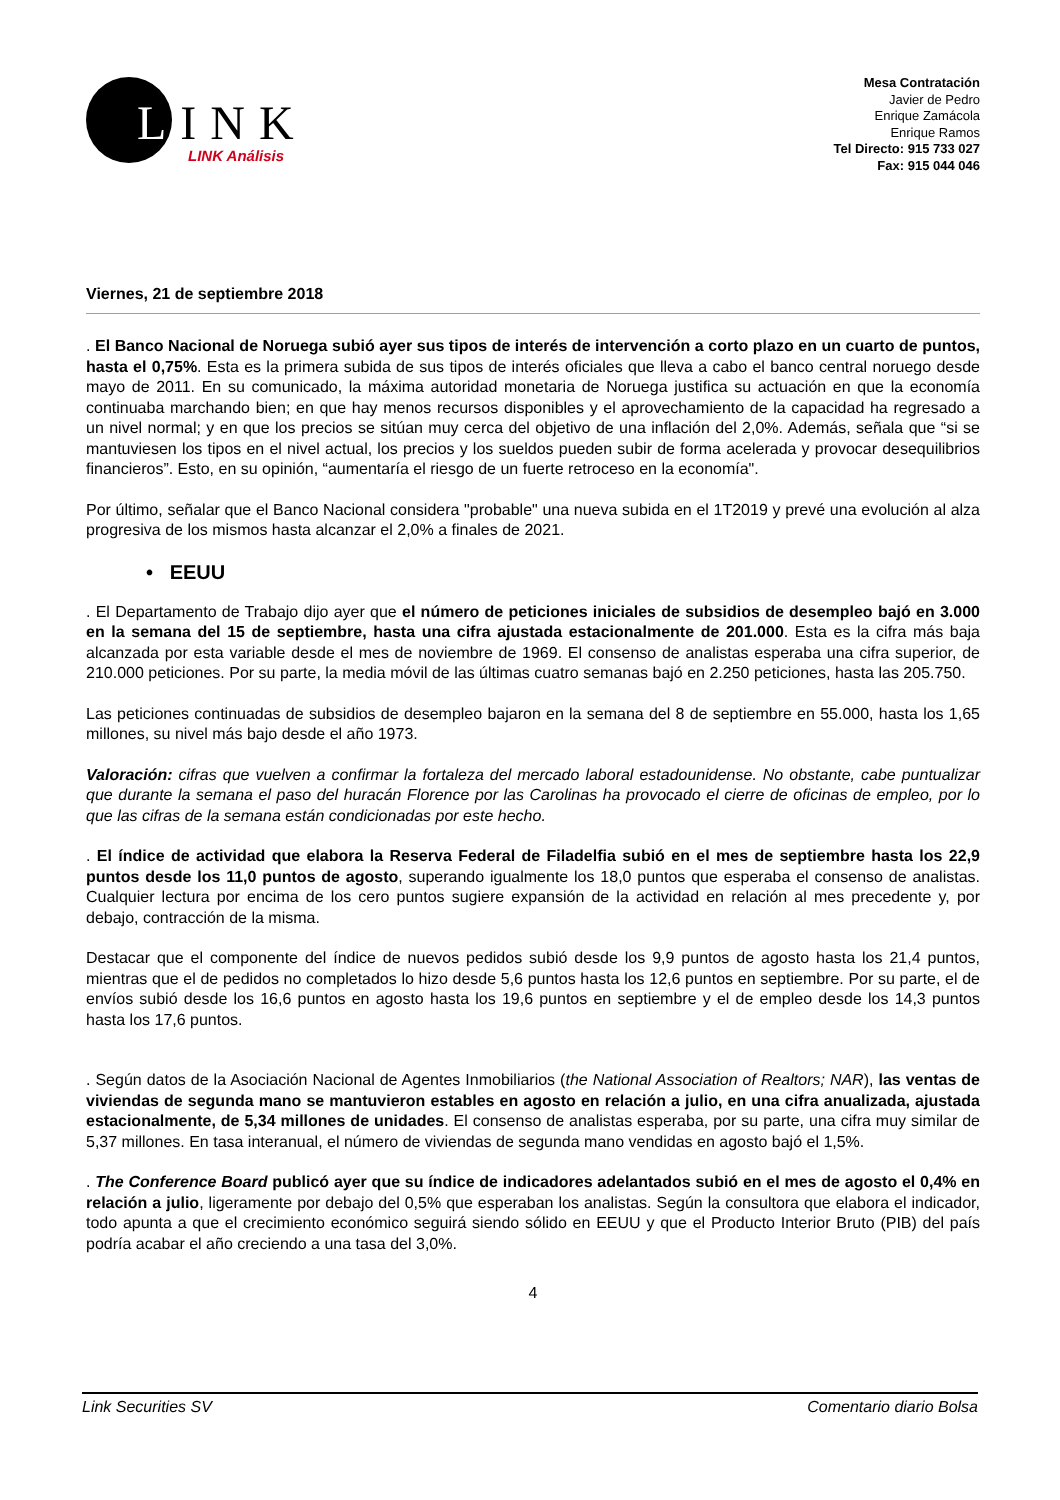LINK
LINK Análisis
Mesa Contratación
Javier de Pedro
Enrique Zamácola
Enrique Ramos
Tel Directo: 915 733 027
Fax: 915 044 046
Viernes, 21 de septiembre 2018
. El Banco Nacional de Noruega subió ayer sus tipos de interés de intervención a corto plazo en un cuarto de puntos, hasta el 0,75%. Esta es la primera subida de sus tipos de interés oficiales que lleva a cabo el banco central noruego desde mayo de 2011. En su comunicado, la máxima autoridad monetaria de Noruega justifica su actuación en que la economía continuaba marchando bien; en que hay menos recursos disponibles y el aprovechamiento de la capacidad ha regresado a un nivel normal; y en que los precios se sitúan muy cerca del objetivo de una inflación del 2,0%. Además, señala que “si se mantuviesen los tipos en el nivel actual, los precios y los sueldos pueden subir de forma acelerada y provocar desequilibrios financieros”. Esto, en su opinión, “aumentaría el riesgo de un fuerte retroceso en la economía".
Por último, señalar que el Banco Nacional considera "probable" una nueva subida en el 1T2019 y prevé una evolución al alza progresiva de los mismos hasta alcanzar el 2,0% a finales de 2021.
• EEUU
. El Departamento de Trabajo dijo ayer que el número de peticiones iniciales de subsidios de desempleo bajó en 3.000 en la semana del 15 de septiembre, hasta una cifra ajustada estacionalmente de 201.000. Esta es la cifra más baja alcanzada por esta variable desde el mes de noviembre de 1969. El consenso de analistas esperaba una cifra superior, de 210.000 peticiones. Por su parte, la media móvil de las últimas cuatro semanas bajó en 2.250 peticiones, hasta las 205.750.
Las peticiones continuadas de subsidios de desempleo bajaron en la semana del 8 de septiembre en 55.000, hasta los 1,65 millones, su nivel más bajo desde el año 1973.
Valoración: cifras que vuelven a confirmar la fortaleza del mercado laboral estadounidense. No obstante, cabe puntualizar que durante la semana el paso del huracán Florence por las Carolinas ha provocado el cierre de oficinas de empleo, por lo que las cifras de la semana están condicionadas por este hecho.
. El índice de actividad que elabora la Reserva Federal de Filadelfia subió en el mes de septiembre hasta los 22,9 puntos desde los 11,0 puntos de agosto, superando igualmente los 18,0 puntos que esperaba el consenso de analistas. Cualquier lectura por encima de los cero puntos sugiere expansión de la actividad en relación al mes precedente y, por debajo, contracción de la misma.
Destacar que el componente del índice de nuevos pedidos subió desde los 9,9 puntos de agosto hasta los 21,4 puntos, mientras que el de pedidos no completados lo hizo desde 5,6 puntos hasta los 12,6 puntos en septiembre. Por su parte, el de envíos subió desde los 16,6 puntos en agosto hasta los 19,6 puntos en septiembre y el de empleo desde los 14,3 puntos hasta los 17,6 puntos.
. Según datos de la Asociación Nacional de Agentes Inmobiliarios (the National Association of Realtors; NAR), las ventas de viviendas de segunda mano se mantuvieron estables en agosto en relación a julio, en una cifra anualizada, ajustada estacionalmente, de 5,34 millones de unidades. El consenso de analistas esperaba, por su parte, una cifra muy similar de 5,37 millones. En tasa interanual, el número de viviendas de segunda mano vendidas en agosto bajó el 1,5%.
. The Conference Board publicó ayer que su índice de indicadores adelantados subió en el mes de agosto el 0,4% en relación a julio, ligeramente por debajo del 0,5% que esperaban los analistas. Según la consultora que elabora el indicador, todo apunta a que el crecimiento económico seguirá siendo sólido en EEUU y que el Producto Interior Bruto (PIB) del país podría acabar el año creciendo a una tasa del 3,0%.
4
Link Securities SV Comentario diario Bolsa